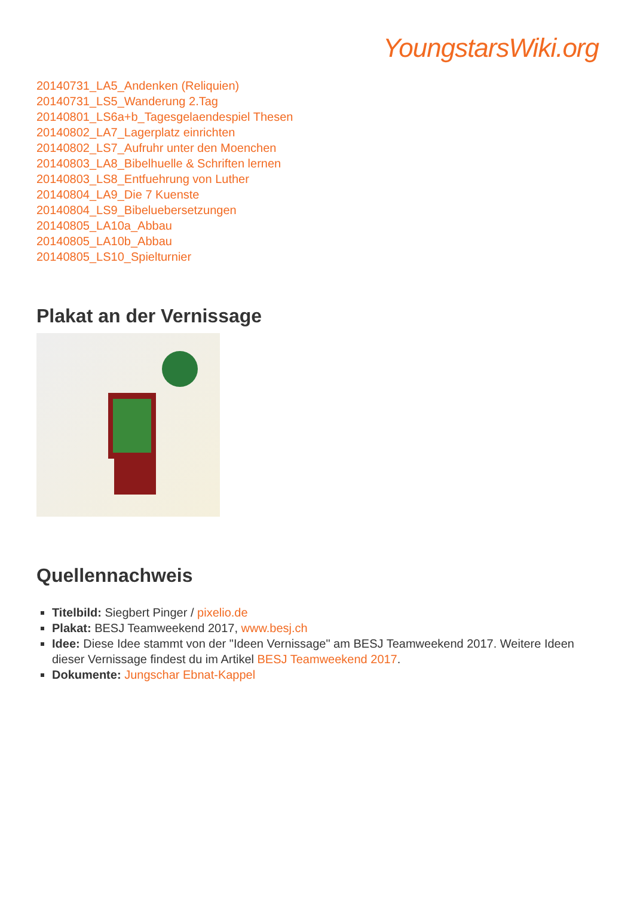YoungstarsWiki.org
20140731_LA5_Andenken (Reliquien)
20140731_LS5_Wanderung 2.Tag
20140801_LS6a+b_Tagesgelaendespiel Thesen
20140802_LA7_Lagerplatz einrichten
20140802_LS7_Aufruhr unter den Moenchen
20140803_LA8_Bibelhuelle & Schriften lernen
20140803_LS8_Entfuehrung von Luther
20140804_LA9_Die 7 Kuenste
20140804_LS9_Bibeluebersetzungen
20140805_LA10a_Abbau
20140805_LA10b_Abbau
20140805_LS10_Spielturnier
Plakat an der Vernissage
Quellennachweis
Titelbild: Siegbert Pinger / pixelio.de
Plakat: BESJ Teamweekend 2017, www.besj.ch
Idee: Diese Idee stammt von der "Ideen Vernissage" am BESJ Teamweekend 2017. Weitere Ideen dieser Vernissage findest du im Artikel BESJ Teamweekend 2017.
Dokumente: Jungschar Ebnat-Kappel